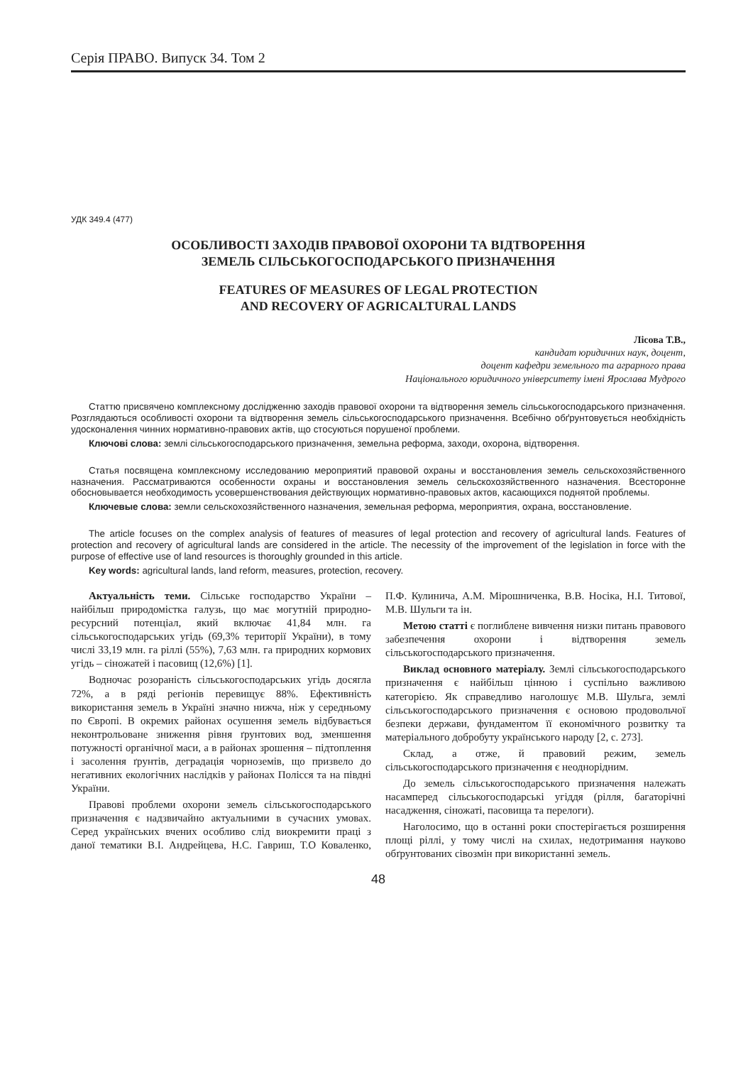Серія ПРАВО. Випуск 34. Том 2
УДК 349.4 (477)
ОСОБЛИВОСТІ ЗАХОДІВ ПРАВОВОЇ ОХОРОНИ ТА ВІДТВОРЕННЯ
ЗЕМЕЛЬ СІЛЬСЬКОГОСПОДАРСЬКОГО ПРИЗНАЧЕННЯ
FEATURES OF MEASURES OF LEGAL PROTECTION
AND RECOVERY OF AGRICALTURAL LANDS
Лісова Т.В.,
кандидат юридичних наук, доцент,
доцент кафедри земельного та аграрного права
Національного юридичного університету імені Ярослава Мудрого
Статтю присвячено комплексному дослідженню заходів правової охорони та відтворення земель сільськогосподарського призначення. Розглядаються особливості охорони та відтворення земель сільськогосподарського призначення. Всебічно обґрунтовується необхідність удосконалення чинних нормативно-правових актів, що стосуються порушеної проблеми.
Ключові слова: землі сільськогосподарського призначення, земельна реформа, заходи, охорона, відтворення.
Статья посвящена комплексному исследованию мероприятий правовой охраны и восстановления земель сельскохозяйственного назначения. Рассматриваются особенности охраны и восстановления земель сельскохозяйственного назначения. Всесторонне обосновывается необходимость усовершенствования действующих нормативно-правовых актов, касающихся поднятой проблемы.
Ключевые слова: земли сельскохозяйственного назначения, земельная реформа, мероприятия, охрана, восстановление.
The article focuses on the complex analysis of features of measures of legal protection and recovery of agricultural lands. Features of protection and recovery of agricultural lands are considered in the article. The necessity of the improvement of the legislation in force with the purpose of effective use of land resources is thoroughly grounded in this article.
Key words: agricultural lands, land reform, measures, protection, recovery.
Актуальність теми. Сільське господарство України – найбільш природомістка галузь, що має могутній природно-ресурсний потенціал, який включає 41,84 млн. га сільськогосподарських угідь (69,3% території України), в тому числі 33,19 млн. га ріллі (55%), 7,63 млн. га природних кормових угідь – сіножатей і пасовищ (12,6%) [1].
Водночас розораність сільськогосподарських угідь досягла 72%, а в ряді регіонів перевищує 88%. Ефективність використання земель в Україні значно нижча, ніж у середньому по Європі. В окремих районах осушення земель відбувається неконтрольоване зниження рівня ґрунтових вод, зменшення потужності органічної маси, а в районах зрошення – підтоплення і засолення ґрунтів, деградація чорноземів, що призвело до негативних екологічних наслідків у районах Полісся та на півдні України.
Правові проблеми охорони земель сільськогосподарського призначення є надзвичайно актуальними в сучасних умовах. Серед українських вчених особливо слід виокремити праці з даної тематики В.І. Андрейцева, Н.С. Гавриш, Т.О Коваленко, П.Ф. Кулинича, А.М. Мірошниченка, В.В. Носіка, Н.І. Титової, М.В. Шульги та ін.
Метою статті є поглиблене вивчення низки питань правового забезпечення охорони і відтворення земель сільськогосподарського призначення.
Виклад основного матеріалу. Землі сільськогосподарського призначення є найбільш цінною і суспільно важливою категорією. Як справедливо наголошує М.В. Шульга, землі сільськогосподарського призначення є основою продовольчої безпеки держави, фундаментом її економічного розвитку та матеріального добробуту українського народу [2, с. 273].
Склад, а отже, й правовий режим, земель сільськогосподарського призначення є неоднорідним.
До земель сільськогосподарського призначення належать насамперед сільськогосподарські угіддя (рілля, багаторічні насадження, сіножаті, пасовища та перелоги).
Наголосимо, що в останні роки спостерігається розширення площі ріллі, у тому числі на схилах, недотримання науково обґрунтованих сівозмін при використанні земель.
48